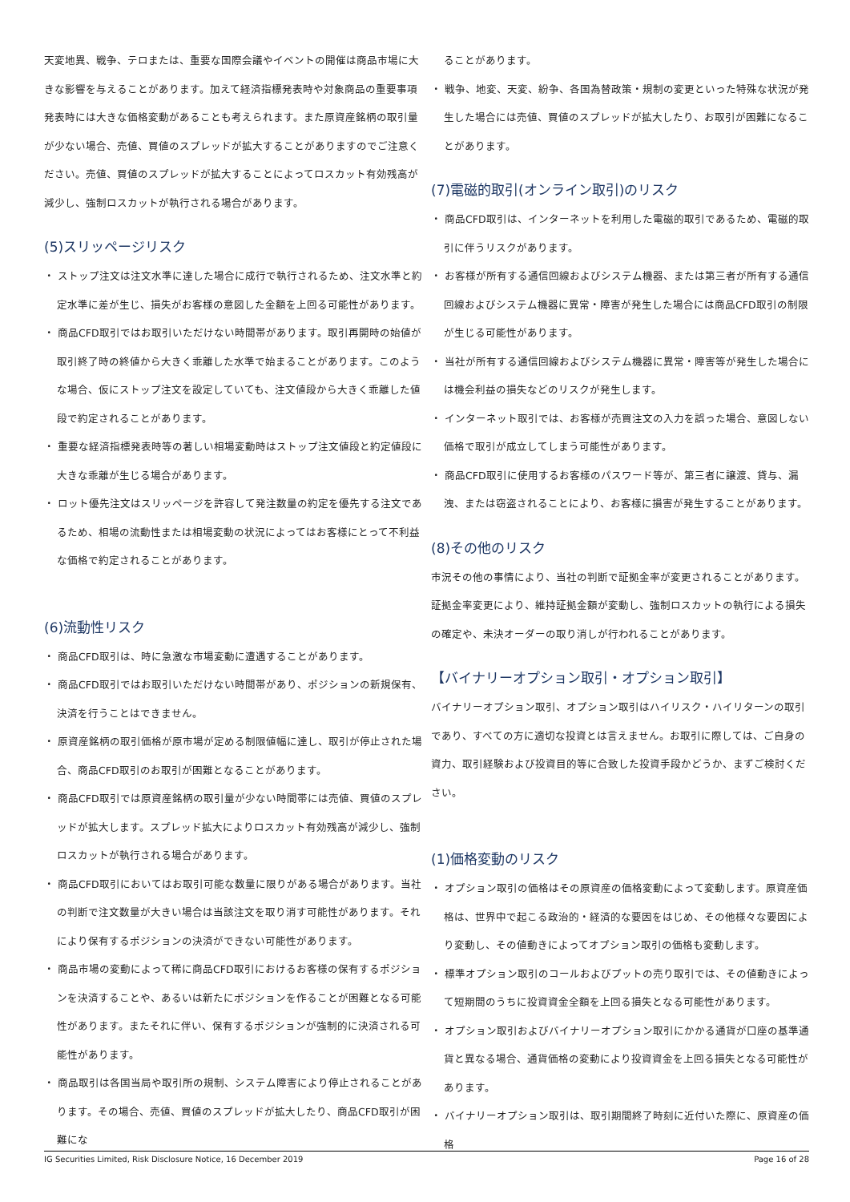天変地異、戦争、テロまたは、重要な国際会議やイベントの開催は商品市場に大きな影響を与えることがあります。加えて経済指標発表時や対象商品の重要事項発表時には大きな価格変動があることも考えられます。また原資産銘柄の取引量が少ない場合、売値、買値のスプレッドが拡大することがありますのでご注意ください。売値、買値のスプレッドが拡大することによってロスカット有効残高が減少し、強制ロスカットが執行される場合があります。
(5)スリッページリスク
・ ストップ注文は注文水準に達した場合に成行で執行されるため、注文水準と約定水準に差が生じ、損失がお客様の意図した金額を上回る可能性があります。
・ 商品CFD取引ではお取引いただけない時間帯があります。取引再開時の始値が取引終了時の終値から大きく乖離した水準で始まることがあります。このような場合、仮にストップ注文を設定していても、注文値段から大きく乖離した値段で約定されることがあります。
・ 重要な経済指標発表時等の著しい相場変動時はストップ注文値段と約定値段に大きな乖離が生じる場合があります。
・ ロット優先注文はスリッページを許容して発注数量の約定を優先する注文であるため、相場の流動性または相場変動の状況によってはお客様にとって不利益な価格で約定されることがあります。
(6)流動性リスク
・ 商品CFD取引は、時に急激な市場変動に遭遇することがあります。
・ 商品CFD取引ではお取引いただけない時間帯があり、ポジションの新規保有、決済を行うことはできません。
・ 原資産銘柄の取引価格が原市場が定める制限値幅に達し、取引が停止された場合、商品CFD取引のお取引が困難となることがあります。
・ 商品CFD取引では原資産銘柄の取引量が少ない時間帯には売値、買値のスプレッドが拡大します。スプレッド拡大によりロスカット有効残高が減少し、強制ロスカットが執行される場合があります。
・ 商品CFD取引においてはお取引可能な数量に限りがある場合があります。当社の判断で注文数量が大きい場合は当該注文を取り消す可能性があります。それにより保有するポジションの決済ができない可能性があります。
・ 商品市場の変動によって稀に商品CFD取引におけるお客様の保有するポジションを決済することや、あるいは新たにポジションを作ることが困難となる可能性があります。またそれに伴い、保有するポジションが強制的に決済される可能性があります。
・ 商品取引は各国当局や取引所の規制、システム障害により停止されることがあります。その場合、売値、買値のスプレッドが拡大したり、商品CFD取引が困難にな
ることがあります。
・ 戦争、地変、天変、紛争、各国為替政策・規制の変更といった特殊な状況が発生した場合には売値、買値のスプレッドが拡大したり、お取引が困難になることがあります。
(7)電磁的取引(オンライン取引)のリスク
・ 商品CFD取引は、インターネットを利用した電磁的取引であるため、電磁的取引に伴うリスクがあります。
・ お客様が所有する通信回線およびシステム機器、または第三者が所有する通信回線およびシステム機器に異常・障害が発生した場合には商品CFD取引の制限が生じる可能性があります。
・ 当社が所有する通信回線およびシステム機器に異常・障害等が発生した場合には機会利益の損失などのリスクが発生します。
・ インターネット取引では、お客様が売買注文の入力を誤った場合、意図しない価格で取引が成立してしまう可能性があります。
・ 商品CFD取引に使用するお客様のパスワード等が、第三者に譲渡、貸与、漏洩、または窃盗されることにより、お客様に損害が発生することがあります。
(8)その他のリスク
市況その他の事情により、当社の判断で証拠金率が変更されることがあります。証拠金率変更により、維持証拠金額が変動し、強制ロスカットの執行による損失の確定や、未決オーダーの取り消しが行われることがあります。
【バイナリーオプション取引・オプション取引】
バイナリーオプション取引、オプション取引はハイリスク・ハイリターンの取引であり、すべての方に適切な投資とは言えません。お取引に際しては、ご自身の資力、取引経験および投資目的等に合致した投資手段かどうか、まずご検討ください。
(1)価格変動のリスク
・ オプション取引の価格はその原資産の価格変動によって変動します。原資産価格は、世界中で起こる政治的・経済的な要因をはじめ、その他様々な要因により変動し、その値動きによってオプション取引の価格も変動します。
・ 標準オプション取引のコールおよびプットの売り取引では、その値動きによって短期間のうちに投資資金全額を上回る損失となる可能性があります。
・ オプション取引およびバイナリーオプション取引にかかる通貨が口座の基準通貨と異なる場合、通貨価格の変動により投資資金を上回る損失となる可能性があります。
・ バイナリーオプション取引は、取引期間終了時刻に近付いた際に、原資産の価格
IG Securities Limited, Risk Disclosure Notice, 16 December 2019 Page 16 of 28